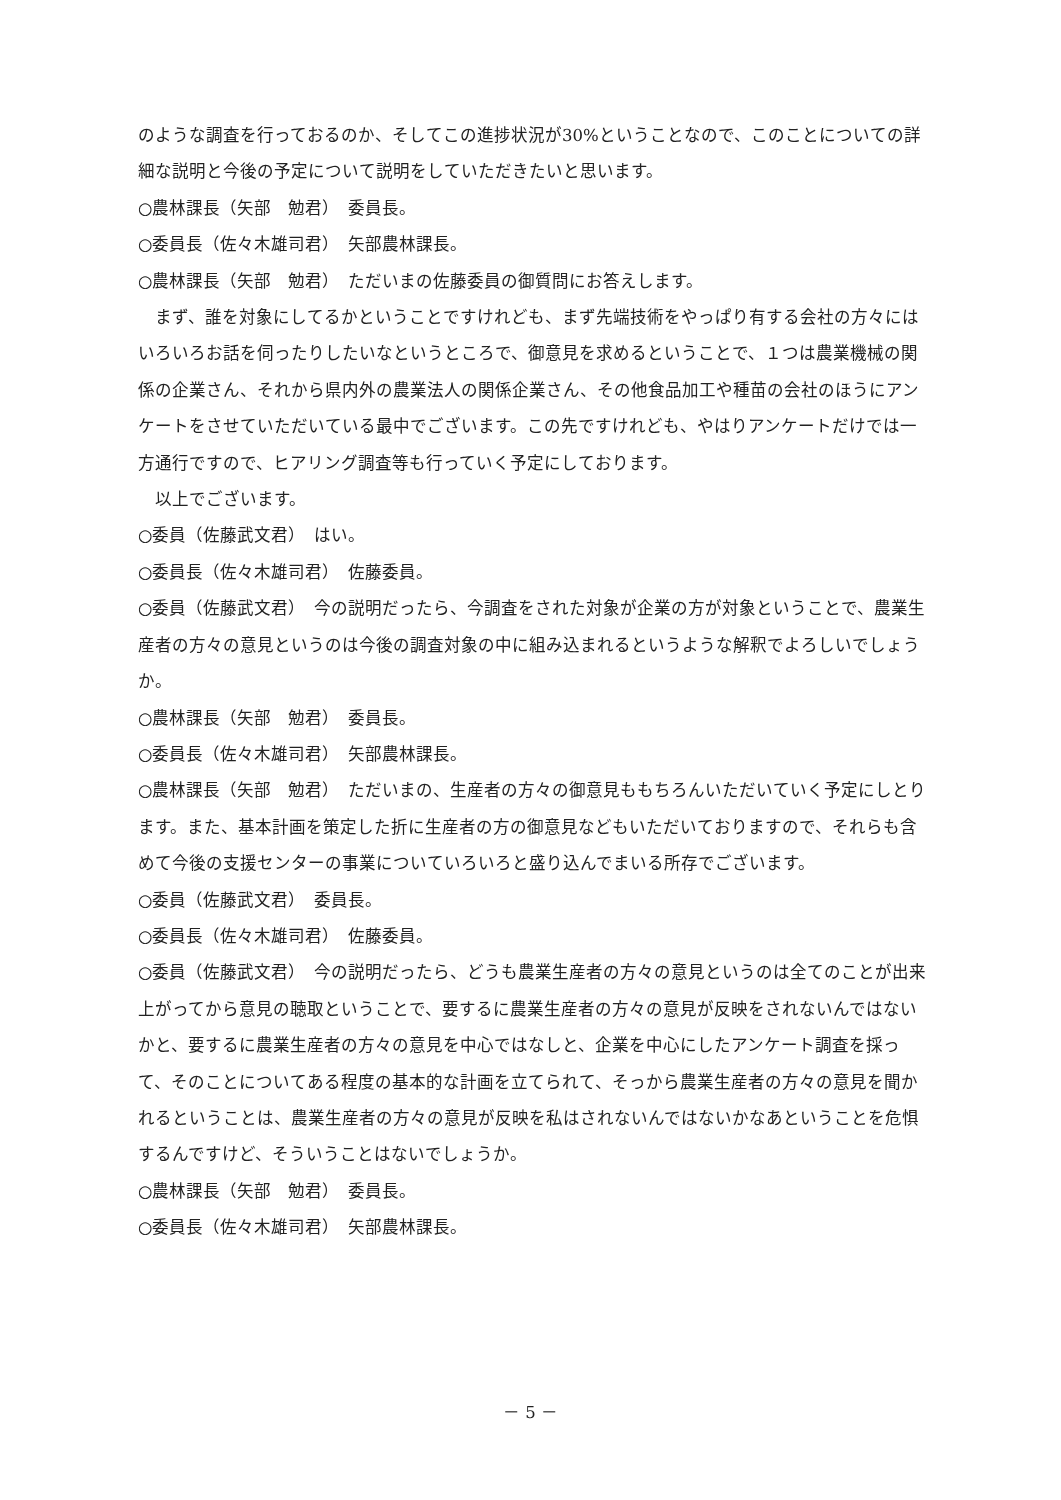のような調査を行っておるのか、そしてこの進捗状況が30%ということなので、このことについての詳細な説明と今後の予定について説明をしていただきたいと思います。
○農林課長（矢部　勉君）　委員長。
○委員長（佐々木雄司君）　矢部農林課長。
○農林課長（矢部　勉君）　ただいまの佐藤委員の御質問にお答えします。
まず、誰を対象にしてるかということですけれども、まず先端技術をやっぱり有する会社の方々にはいろいろお話を伺ったりしたいなというところで、御意見を求めるということで、１つは農業機械の関係の企業さん、それから県内外の農業法人の関係企業さん、その他食品加工や種苗の会社のほうにアンケートをさせていただいている最中でございます。この先ですけれども、やはりアンケートだけでは一方通行ですので、ヒアリング調査等も行っていく予定にしております。
以上でございます。
○委員（佐藤武文君）　はい。
○委員長（佐々木雄司君）　佐藤委員。
○委員（佐藤武文君）　今の説明だったら、今調査をされた対象が企業の方が対象ということで、農業生産者の方々の意見というのは今後の調査対象の中に組み込まれるというような解釈でよろしいでしょうか。
○農林課長（矢部　勉君）　委員長。
○委員長（佐々木雄司君）　矢部農林課長。
○農林課長（矢部　勉君）　ただいまの、生産者の方々の御意見ももちろんいただいていく予定にしとります。また、基本計画を策定した折に生産者の方の御意見などもいただいておりますので、それらも含めて今後の支援センターの事業についていろいろと盛り込んでまいる所存でございます。
○委員（佐藤武文君）　委員長。
○委員長（佐々木雄司君）　佐藤委員。
○委員（佐藤武文君）　今の説明だったら、どうも農業生産者の方々の意見というのは全てのことが出来上がってから意見の聴取ということで、要するに農業生産者の方々の意見が反映をされないんではないかと、要するに農業生産者の方々の意見を中心ではなしと、企業を中心にしたアンケート調査を採って、そのことについてある程度の基本的な計画を立てられて、そっから農業生産者の方々の意見を聞かれるということは、農業生産者の方々の意見が反映を私はされないんではないかなあということを危惧するんですけど、そういうことはないでしょうか。
○農林課長（矢部　勉君）　委員長。
○委員長（佐々木雄司君）　矢部農林課長。
－ 5 －